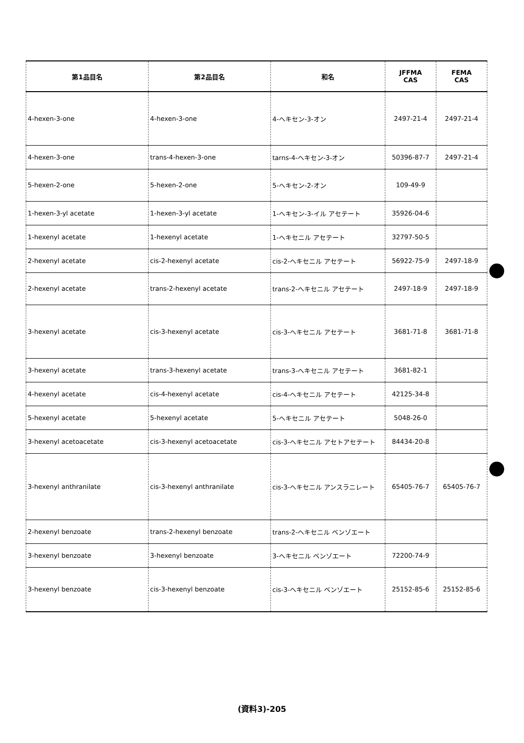| 第1品目名 | 第2品目名 | 和名 | JFFMA CAS | FEMA CAS |
| --- | --- | --- | --- | --- |
| 4-hexen-3-one | 4-hexen-3-one | 4-ヘキセン-3-オン | 2497-21-4 | 2497-21-4 |
| 4-hexen-3-one | trans-4-hexen-3-one | tarns-4-ヘキセン-3-オン | 50396-87-7 | 2497-21-4 |
| 5-hexen-2-one | 5-hexen-2-one | 5-ヘキセン-2-オン | 109-49-9 | |
| 1-hexen-3-yl acetate | 1-hexen-3-yl acetate | 1-ヘキセン-3-イル アセテート | 35926-04-6 | |
| 1-hexenyl acetate | 1-hexenyl acetate | 1-ヘキセニル アセテート | 32797-50-5 | |
| 2-hexenyl acetate | cis-2-hexenyl acetate | cis-2-ヘキセニル アセテート | 56922-75-9 | 2497-18-9 |
| 2-hexenyl acetate | trans-2-hexenyl acetate | trans-2-ヘキセニル アセテート | 2497-18-9 | 2497-18-9 |
| 3-hexenyl acetate | cis-3-hexenyl acetate | cis-3-ヘキセニル アセテート | 3681-71-8 | 3681-71-8 |
| 3-hexenyl acetate | trans-3-hexenyl acetate | trans-3-ヘキセニル アセテート | 3681-82-1 | |
| 4-hexenyl acetate | cis-4-hexenyl acetate | cis-4-ヘキセニル アセテート | 42125-34-8 | |
| 5-hexenyl acetate | 5-hexenyl acetate | 5-ヘキセニル アセテート | 5048-26-0 | |
| 3-hexenyl acetoacetate | cis-3-hexenyl acetoacetate | cis-3-ヘキセニル アセトアセテート | 84434-20-8 | |
| 3-hexenyl anthranilate | cis-3-hexenyl anthranilate | cis-3-ヘキセニル アンスラニレート | 65405-76-7 | 65405-76-7 |
| 2-hexenyl benzoate | trans-2-hexenyl benzoate | trans-2-ヘキセニル ベンゾエート | | |
| 3-hexenyl benzoate | 3-hexenyl benzoate | 3-ヘキセニル ベンゾエート | 72200-74-9 | |
| 3-hexenyl benzoate | cis-3-hexenyl benzoate | cis-3-ヘキセニル ベンゾエート | 25152-85-6 | 25152-85-6 |
(資料3)-205